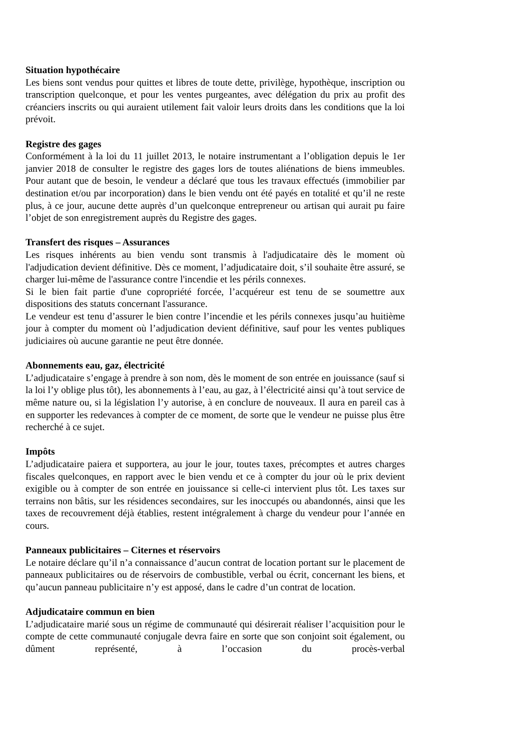Situation hypothécaire
Les biens sont vendus pour quittes et libres de toute dette, privilège, hypothèque, inscription ou transcription quelconque, et pour les ventes purgeantes, avec délégation du prix au profit des créanciers inscrits ou qui auraient utilement fait valoir leurs droits dans les conditions que la loi prévoit.
Registre des gages
Conformément à la loi du 11 juillet 2013, le notaire instrumentant a l’obligation depuis le 1er janvier 2018 de consulter le registre des gages lors de toutes aliénations de biens immeubles. Pour autant que de besoin, le vendeur a déclaré que tous les travaux effectués (immobilier par destination et/ou par incorporation) dans le bien vendu ont été payés en totalité et qu’il ne reste plus, à ce jour, aucune dette auprès d’un quelconque entrepreneur ou artisan qui aurait pu faire l’objet de son enregistrement auprès du Registre des gages.
Transfert des risques – Assurances
Les risques inhérents au bien vendu sont transmis à l'adjudicataire dès le moment où l'adjudication devient définitive. Dès ce moment, l’adjudicataire doit, s’il souhaite être assuré, se charger lui-même de l'assurance contre l'incendie et les périls connexes.
Si le bien fait partie d'une copropriété forcée, l’acquéreur est tenu de se soumettre aux dispositions des statuts concernant l'assurance.
Le vendeur est tenu d’assurer le bien contre l’incendie et les périls connexes jusqu’au huitième jour à compter du moment où l’adjudication devient définitive, sauf pour les ventes publiques judiciaires où aucune garantie ne peut être donnée.
Abonnements eau, gaz, électricité
L’adjudicataire s’engage à prendre à son nom, dès le moment de son entrée en jouissance (sauf si la loi l’y oblige plus tôt), les abonnements à l’eau, au gaz, à l’électricité ainsi qu’à tout service de même nature ou, si la législation l’y autorise, à en conclure de nouveaux. Il aura en pareil cas à en supporter les redevances à compter de ce moment, de sorte que le vendeur ne puisse plus être recherché à ce sujet.
Impôts
L’adjudicataire paiera et supportera, au jour le jour, toutes taxes, précomptes et autres charges fiscales quelconques, en rapport avec le bien vendu et ce à compter du jour où le prix devient exigible ou à compter de son entrée en jouissance si celle-ci intervient plus tôt. Les taxes sur terrains non bâtis, sur les résidences secondaires, sur les inoccupés ou abandonnés, ainsi que les taxes de recouvrement déjà établies, restent intégralement à charge du vendeur pour l’année en cours.
Panneaux publicitaires – Citernes et réservoirs
Le notaire déclare qu’il n’a connaissance d’aucun contrat de location portant sur le placement de panneaux publicitaires ou de réservoirs de combustible, verbal ou écrit, concernant les biens, et qu’aucun panneau publicitaire n’y est apposé, dans le cadre d’un contrat de location.
Adjudicataire commun en bien
L’adjudicataire marié sous un régime de communauté qui désirerait réaliser l’acquisition pour le compte de cette communauté conjugale devra faire en sorte que son conjoint soit également, ou dûment représenté, à l’occasion du procès-verbal